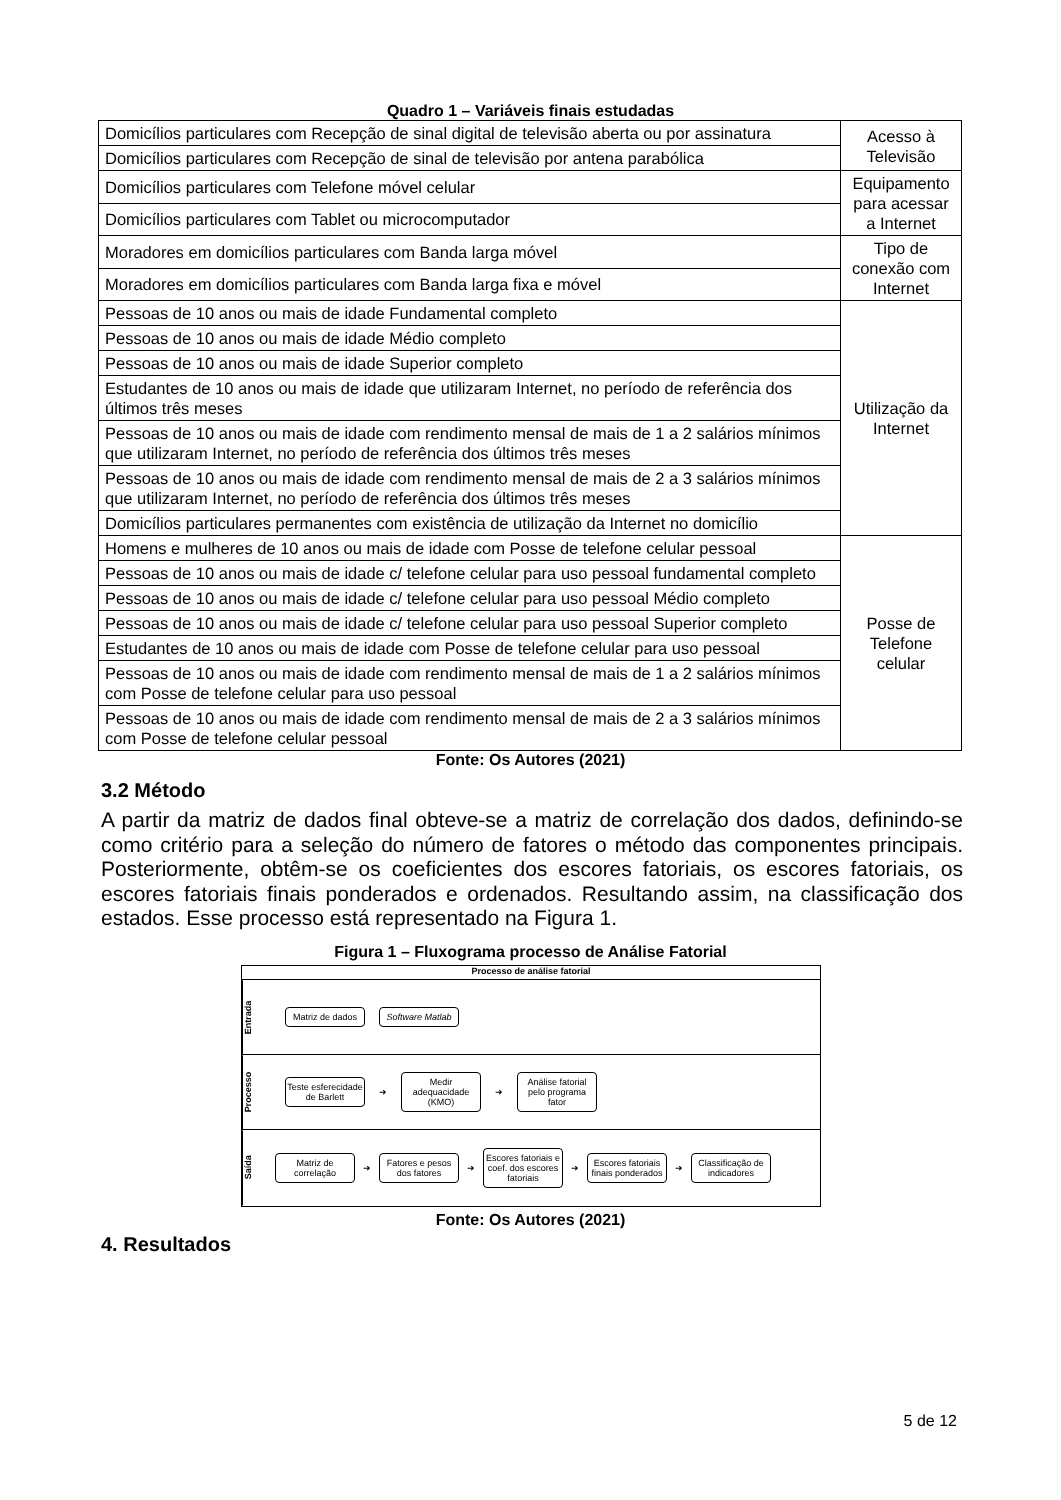Quadro 1 – Variáveis finais estudadas
| Domicílios particulares com Recepção de sinal digital de televisão aberta ou por assinatura | Acesso à Televisão |
| Domicílios particulares com Recepção de sinal de televisão por antena parabólica | |
| Domicílios particulares com Telefone móvel celular | Equipamento para acessar a Internet |
| Domicílios particulares com Tablet ou microcomputador | |
| Moradores em domicílios particulares com Banda larga móvel | Tipo de conexão com Internet |
| Moradores em domicílios particulares com Banda larga fixa e móvel | |
| Pessoas de 10 anos ou mais de idade Fundamental completo | Utilização da Internet |
| Pessoas de 10 anos ou mais de idade Médio completo | |
| Pessoas de 10 anos ou mais de idade Superior completo | |
| Estudantes de 10 anos ou mais de idade que utilizaram Internet, no período de referência dos últimos três meses | |
| Pessoas de 10 anos ou mais de idade com rendimento mensal de mais de 1 a 2 salários mínimos que utilizaram Internet, no período de referência dos últimos três meses | |
| Pessoas de 10 anos ou mais de idade com rendimento mensal de mais de 2 a 3 salários mínimos que utilizaram Internet, no período de referência dos últimos três meses | |
| Domicílios particulares permanentes com existência de utilização da Internet no domicílio | |
| Homens e mulheres de 10 anos ou mais de idade com Posse de telefone celular pessoal | Posse de Telefone celular |
| Pessoas de 10 anos ou mais de idade c/ telefone celular para uso pessoal fundamental completo | |
| Pessoas de 10 anos ou mais de idade c/ telefone celular para uso pessoal Médio completo | |
| Pessoas de 10 anos ou mais de idade c/ telefone celular para uso pessoal Superior completo | |
| Estudantes de 10 anos ou mais de idade com Posse de telefone celular para uso pessoal | |
| Pessoas de 10 anos ou mais de idade com rendimento mensal de mais de 1 a 2 salários mínimos com Posse de telefone celular para uso pessoal | |
| Pessoas de 10 anos ou mais de idade com rendimento mensal de mais de 2 a 3 salários mínimos com Posse de telefone celular pessoal | |
Fonte: Os Autores (2021)
3.2 Método
A partir da matriz de dados final obteve-se a matriz de correlação dos dados, definindo-se como critério para a seleção do número de fatores o método das componentes principais. Posteriormente, obtêm-se os coeficientes dos escores fatoriais, os escores fatoriais, os escores fatoriais finais ponderados e ordenados. Resultando assim, na classificação dos estados. Esse processo está representado na Figura 1.
Figura 1 – Fluxograma processo de Análise Fatorial
Processo de análise fatorial
Entrada
Matriz de dados
Software Matlab
Processo
Teste esferecidade de Barlett
➜
Medir adequacidade (KMO)
➜
Análise fatorial pelo programa fator
Saída
Matriz de correlação
➜
Fatores e pesos dos fatores
➜
Escores fatoriais e coef. dos escores fatoriais
➜
Escores fatoriais finais ponderados
➜
Classificação de indicadores
Fonte: Os Autores (2021)
4. Resultados
5 de 12